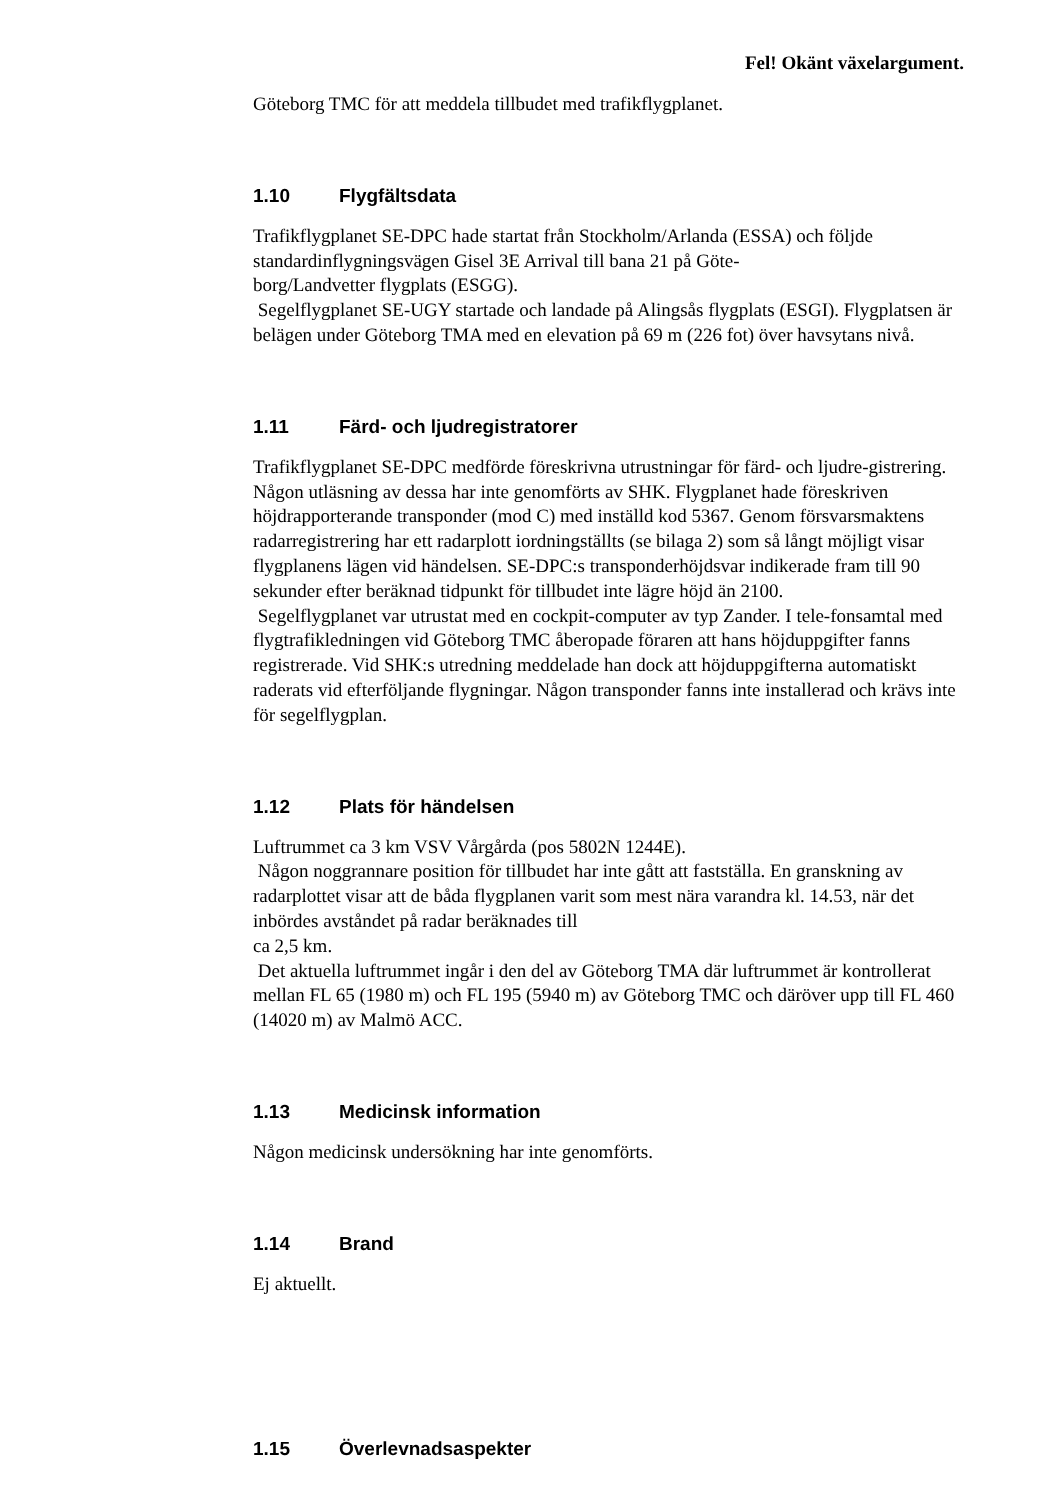Fel! Okänt växelargument.
Göteborg TMC för att meddela tillbudet med trafikflygplanet.
1.10 Flygfältsdata
Trafikflygplanet SE-DPC hade startat från Stockholm/Arlanda (ESSA) och följde standardinflygningsvägen Gisel 3E Arrival till bana 21 på Göte-
borg/Landvetter flygplats (ESGG).
Segelflygplanet SE-UGY startade och landade på Alingsås flygplats (ESGI). Flygplatsen är belägen under Göteborg TMA med en elevation på 69 m (226 fot) över havsytans nivå.
1.11 Färd- och ljudregistratorer
Trafikflygplanet SE-DPC medförde föreskrivna utrustningar för färd- och ljudre-gistrering. Någon utläsning av dessa har inte genomförts av SHK. Flygplanet hade föreskriven höjdrapporterande transponder (mod C) med inställd kod 5367. Genom försvarsmaktens radarregistrering har ett radarplott iordningställts (se bilaga 2) som så långt möjligt visar flygplanens lägen vid händelsen. SE-DPC:s transponderhöjdsvar indikerade fram till 90 sekunder efter beräknad tidpunkt för tillbudet inte lägre höjd än 2100.
Segelflygplanet var utrustat med en cockpit-computer av typ Zander. I tele-fonsamtal med flygtrafikledningen vid Göteborg TMC åberopade föraren att hans höjduppgifter fanns registrerade. Vid SHK:s utredning meddelade han dock att höjduppgifterna automatiskt raderats vid efterföljande flygningar. Någon transponder fanns inte installerad och krävs inte för segelflygplan.
1.12 Plats för händelsen
Luftrummet ca 3 km VSV Vårgårda (pos 5802N 1244E).
Någon noggrannare position för tillbudet har inte gått att fastställa. En granskning av radarplottet visar att de båda flygplanen varit som mest nära varandra kl. 14.53, när det inbördes avståndet på radar beräknades till
ca 2,5 km.
Det aktuella luftrummet ingår i den del av Göteborg TMA där luftrummet är kontrollerat mellan FL 65 (1980 m) och FL 195 (5940 m) av Göteborg TMC och däröver upp till FL 460 (14020 m) av Malmö ACC.
1.13 Medicinsk information
Någon medicinsk undersökning har inte genomförts.
1.14 Brand
Ej aktuellt.
1.15 Överlevnadsaspekter